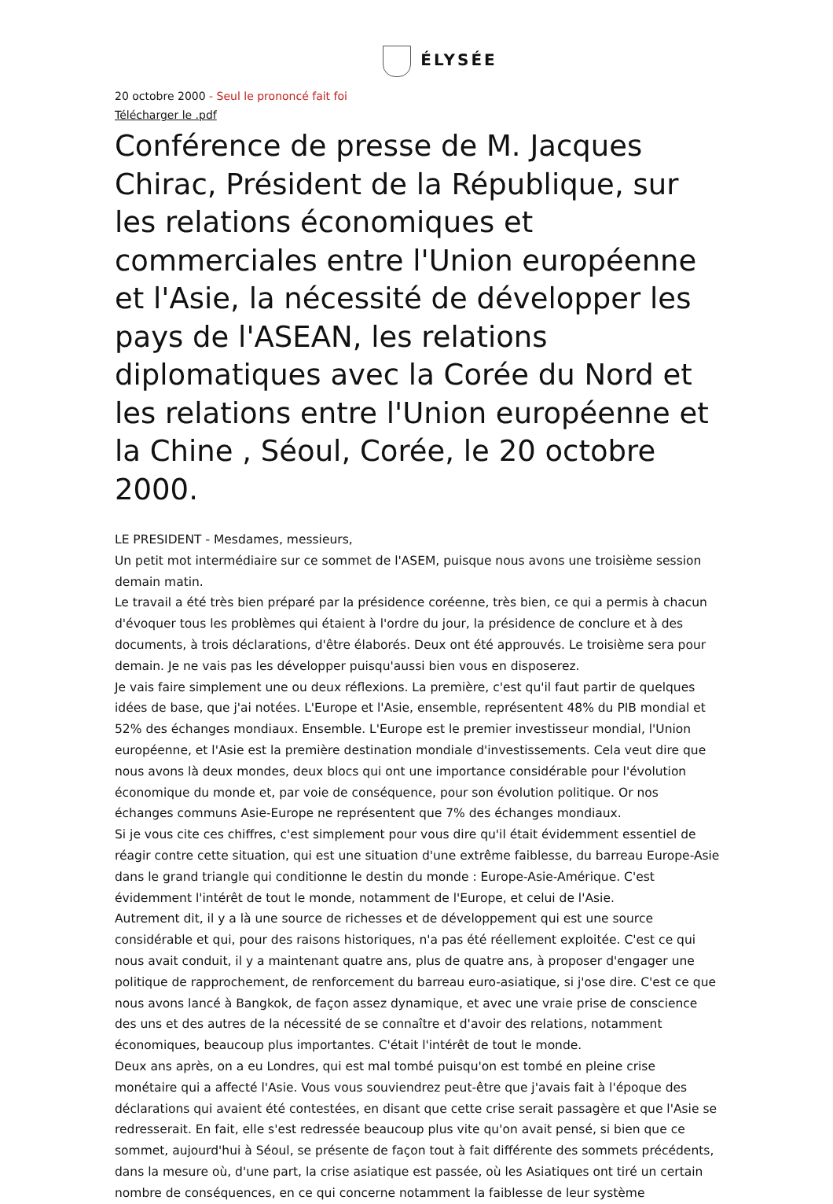ÉLYSÉE
20 octobre 2000 - Seul le prononcé fait foi
Télécharger le .pdf
Conférence de presse de M. Jacques Chirac, Président de la République, sur les relations économiques et commerciales entre l'Union européenne et l'Asie, la nécessité de développer les pays de l'ASEAN, les relations diplomatiques avec la Corée du Nord et les relations entre l'Union européenne et la Chine , Séoul, Corée, le 20 octobre 2000.
LE PRESIDENT - Mesdames, messieurs,
Un petit mot intermédiaire sur ce sommet de l'ASEM, puisque nous avons une troisième session demain matin.
Le travail a été très bien préparé par la présidence coréenne, très bien, ce qui a permis à chacun d'évoquer tous les problèmes qui étaient à l'ordre du jour, la présidence de conclure et à des documents, à trois déclarations, d'être élaborés. Deux ont été approuvés. Le troisième sera pour demain. Je ne vais pas les développer puisqu'aussi bien vous en disposerez.
Je vais faire simplement une ou deux réflexions. La première, c'est qu'il faut partir de quelques idées de base, que j'ai notées. L'Europe et l'Asie, ensemble, représentent 48% du PIB mondial et 52% des échanges mondiaux. Ensemble. L'Europe est le premier investisseur mondial, l'Union européenne, et l'Asie est la première destination mondiale d'investissements. Cela veut dire que nous avons là deux mondes, deux blocs qui ont une importance considérable pour l'évolution économique du monde et, par voie de conséquence, pour son évolution politique. Or nos échanges communs Asie-Europe ne représentent que 7% des échanges mondiaux.
Si je vous cite ces chiffres, c'est simplement pour vous dire qu'il était évidemment essentiel de réagir contre cette situation, qui est une situation d'une extrême faiblesse, du barreau Europe-Asie dans le grand triangle qui conditionne le destin du monde : Europe-Asie-Amérique. C'est évidemment l'intérêt de tout le monde, notamment de l'Europe, et celui de l'Asie.
Autrement dit, il y a là une source de richesses et de développement qui est une source considérable et qui, pour des raisons historiques, n'a pas été réellement exploitée. C'est ce qui nous avait conduit, il y a maintenant quatre ans, plus de quatre ans, à proposer d'engager une politique de rapprochement, de renforcement du barreau euro-asiatique, si j'ose dire. C'est ce que nous avons lancé à Bangkok, de façon assez dynamique, et avec une vraie prise de conscience des uns et des autres de la nécessité de se connaître et d'avoir des relations, notamment économiques, beaucoup plus importantes. C'était l'intérêt de tout le monde.
Deux ans après, on a eu Londres, qui est mal tombé puisqu'on est tombé en pleine crise monétaire qui a affecté l'Asie. Vous vous souviendrez peut-être que j'avais fait à l'époque des déclarations qui avaient été contestées, en disant que cette crise serait passagère et que l'Asie se redresserait. En fait, elle s'est redressée beaucoup plus vite qu'on avait pensé, si bien que ce sommet, aujourd'hui à Séoul, se présente de façon tout à fait différente des sommets précédents, dans la mesure où, d'une part, la crise asiatique est passée, où les Asiatiques ont tiré un certain nombre de conséquences, en ce qui concerne notamment la faiblesse de leur système